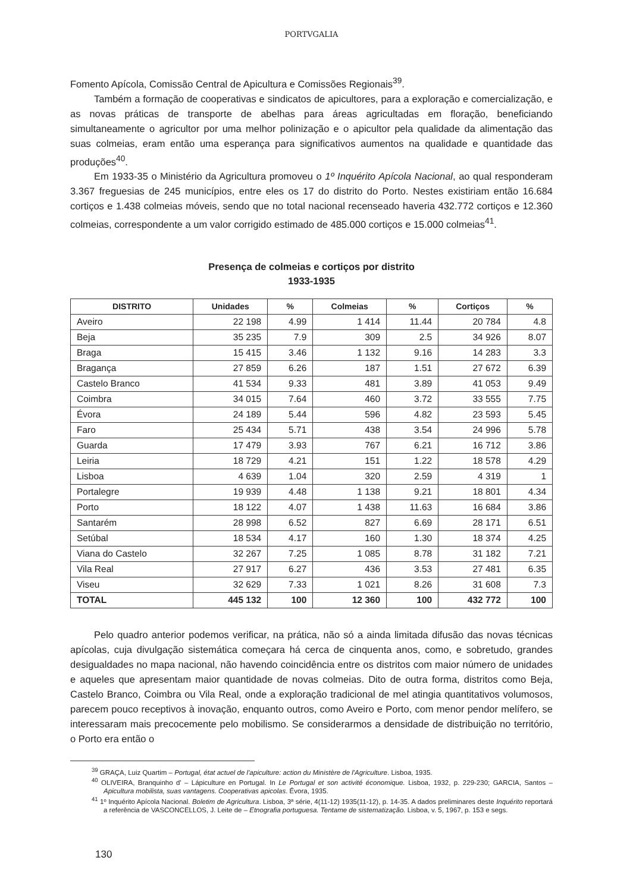PORTVGALIA
Fomento Apícola, Comissão Central de Apicultura e Comissões Regionais<sup>39</sup>.
Também a formação de cooperativas e sindicatos de apicultores, para a exploração e comercialização, e as novas práticas de transporte de abelhas para áreas agricultadas em floração, beneficiando simultaneamente o agricultor por uma melhor polinização e o apicultor pela qualidade da alimentação das suas colmeias, eram então uma esperança para significativos aumentos na qualidade e quantidade das produções<sup>40</sup>.
Em 1933-35 o Ministério da Agricultura promoveu o 1º Inquérito Apícola Nacional, ao qual responderam 3.367 freguesias de 245 municípios, entre eles os 17 do distrito do Porto. Nestes existiriam então 16.684 cortiços e 1.438 colmeias móveis, sendo que no total nacional recenseado haveria 432.772 cortiços e 12.360 colmeias, correspondente a um valor corrigido estimado de 485.000 cortiços e 15.000 colmeias<sup>41</sup>.
Presença de colmeias e cortiços por distrito
1933-1935
| DISTRITO | Unidades | % | Colmeias | % | Cortiços | % |
| --- | --- | --- | --- | --- | --- | --- |
| Aveiro | 22 198 | 4.99 | 1 414 | 11.44 | 20 784 | 4.8 |
| Beja | 35 235 | 7.9 | 309 | 2.5 | 34 926 | 8.07 |
| Braga | 15 415 | 3.46 | 1 132 | 9.16 | 14 283 | 3.3 |
| Bragança | 27 859 | 6.26 | 187 | 1.51 | 27 672 | 6.39 |
| Castelo Branco | 41 534 | 9.33 | 481 | 3.89 | 41 053 | 9.49 |
| Coimbra | 34 015 | 7.64 | 460 | 3.72 | 33 555 | 7.75 |
| Évora | 24 189 | 5.44 | 596 | 4.82 | 23 593 | 5.45 |
| Faro | 25 434 | 5.71 | 438 | 3.54 | 24 996 | 5.78 |
| Guarda | 17 479 | 3.93 | 767 | 6.21 | 16 712 | 3.86 |
| Leiria | 18 729 | 4.21 | 151 | 1.22 | 18 578 | 4.29 |
| Lisboa | 4 639 | 1.04 | 320 | 2.59 | 4 319 | 1 |
| Portalegre | 19 939 | 4.48 | 1 138 | 9.21 | 18 801 | 4.34 |
| Porto | 18 122 | 4.07 | 1 438 | 11.63 | 16 684 | 3.86 |
| Santarém | 28 998 | 6.52 | 827 | 6.69 | 28 171 | 6.51 |
| Setúbal | 18 534 | 4.17 | 160 | 1.30 | 18 374 | 4.25 |
| Viana do Castelo | 32 267 | 7.25 | 1 085 | 8.78 | 31 182 | 7.21 |
| Vila Real | 27 917 | 6.27 | 436 | 3.53 | 27 481 | 6.35 |
| Viseu | 32 629 | 7.33 | 1 021 | 8.26 | 31 608 | 7.3 |
| TOTAL | 445 132 | 100 | 12 360 | 100 | 432 772 | 100 |
Pelo quadro anterior podemos verificar, na prática, não só a ainda limitada difusão das novas técnicas apícolas, cuja divulgação sistemática começara há cerca de cinquenta anos, como, e sobretudo, grandes desigualdades no mapa nacional, não havendo coincidência entre os distritos com maior número de unidades e aqueles que apresentam maior quantidade de novas colmeias. Dito de outra forma, distritos como Beja, Castelo Branco, Coimbra ou Vila Real, onde a exploração tradicional de mel atingia quantitativos volumosos, parecem pouco receptivos à inovação, enquanto outros, como Aveiro e Porto, com menor pendor melífero, se interessaram mais precocemente pelo mobilismo. Se considerarmos a densidade de distribuição no território, o Porto era então o
<sup>39</sup> GRAÇA, Luiz Quartim – Portugal, état actuel de l'apiculture: action du Ministère de l'Agriculture. Lisboa, 1935.
<sup>40</sup> OLIVEIRA, Branquinho d' – Lápiculture en Portugal. In Le Portugal et son activité économique. Lisboa, 1932, p. 229-230; GARCIA, Santos – Apicultura mobilista, suas vantagens. Cooperativas apicolas. Évora, 1935.
<sup>41</sup> 1º Inquérito Apícola Nacional. Boletim de Agricultura. Lisboa, 3ª série, 4(11-12) 1935(11-12), p. 14-35. A dados preliminares deste Inquérito reportará a referência de VASCONCELLOS, J. Leite de – Etnografia portuguesa. Tentame de sistematização. Lisboa, v. 5, 1967, p. 153 e segs.
130